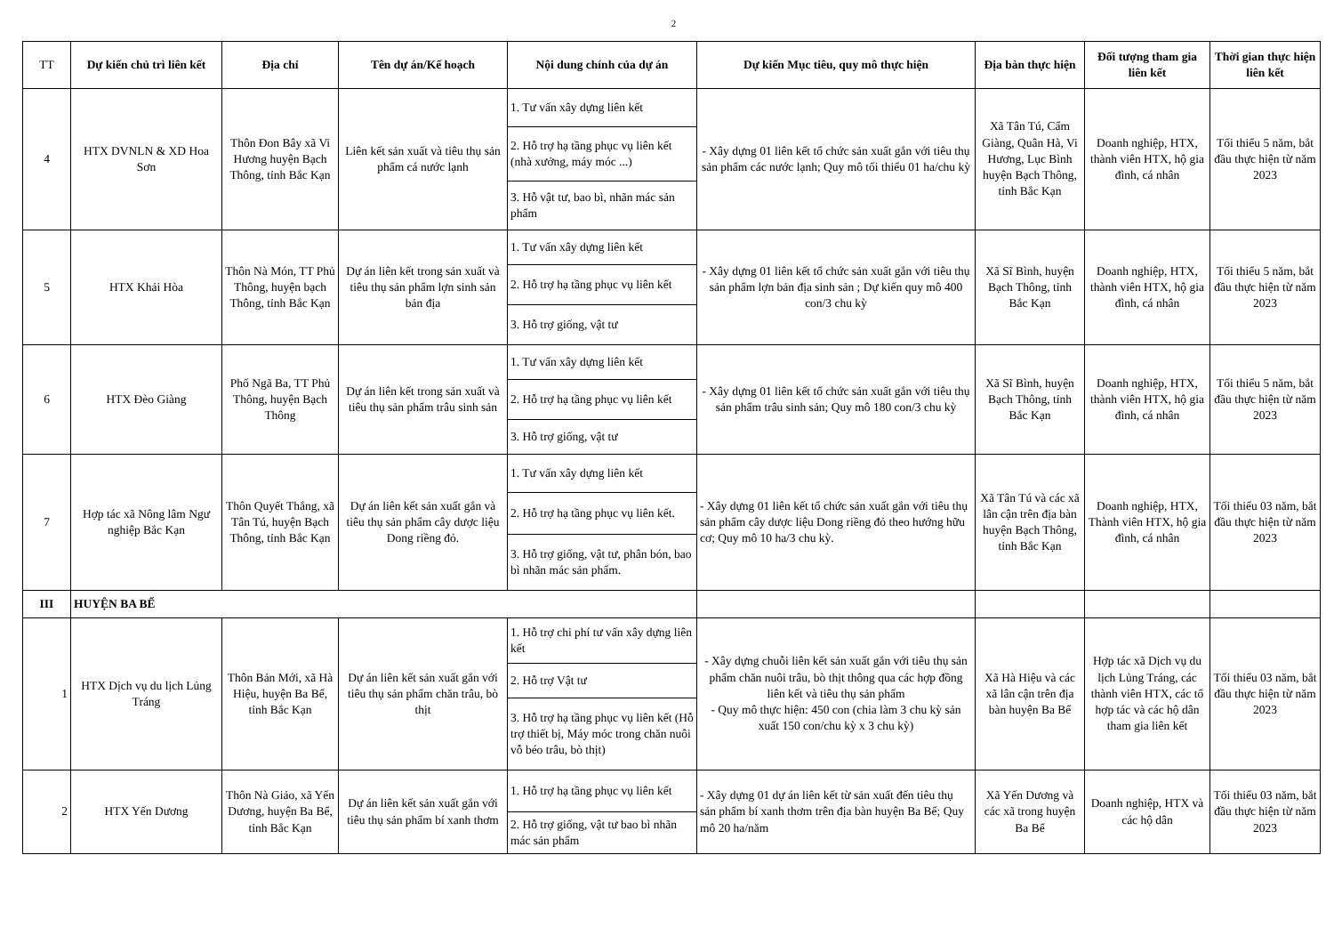2
| TT | Dự kiến chủ trì liên kết | Địa chỉ | Tên dự án/Kế hoạch | Nội dung chính của dự án | Dự kiến Mục tiêu, quy mô thực hiện | Địa bàn thực hiện | Đối tượng tham gia liên kết | Thời gian thực hiện liên kết |
| --- | --- | --- | --- | --- | --- | --- | --- | --- |
| 4 | HTX DVNLN & XD Hoa Sơn | Thôn Đon Bây xã Vi Hương huyện Bạch Thông, tỉnh Bắc Kạn | Liên kết sản xuất và tiêu thụ sản phẩm cá nước lạnh | 1. Tư vấn xây dựng liên kết | - Xây dựng 01 liên kết tổ chức sản xuất gắn với tiêu thụ sản phẩm các nước lạnh; Quy mô tối thiểu 01 ha/chu kỳ | Xã Tân Tú, Cẩm Giàng, Quân Hà, Vi Hương, Lục Bình huyện Bạch Thông, tỉnh Bắc Kạn | Doanh nghiệp, HTX, thành viên HTX, hộ gia đình, cá nhân | Tối thiểu 5 năm, bắt đầu thực hiện từ năm 2023 |
| | | | | 2. Hỗ trợ hạ tầng phục vụ liên kết (nhà xưởng, máy móc ...) | | | | |
| | | | | 3. Hỗ vật tư, bao bì, nhãn mác sản phẩm | | | | |
| 5 | HTX Khải Hòa | Thôn Nà Món, TT Phủ Thông, huyện bạch Thông, tỉnh Bắc Kạn | Dự án liên kết trong sản xuất và tiêu thụ sản phẩm lợn sinh sản bản địa | 1. Tư vấn xây dựng liên kết | - Xây dựng 01 liên kết tổ chức sản xuất gắn với tiêu thụ sản phẩm lợn bản địa sinh sản ; Dự kiến quy mô 400 con/3 chu kỳ | Xã Sĩ Bình, huyện Bạch Thông, tỉnh Bắc Kạn | Doanh nghiệp, HTX, thành viên HTX, hộ gia đình, cá nhân | Tối thiểu 5 năm, bắt đầu thực hiện từ năm 2023 |
| | | | | 2. Hỗ trợ hạ tầng phục vụ liên kết | | | | |
| | | | | 3. Hỗ trợ giống, vật tư | | | | |
| 6 | HTX Đèo Giàng | Phố Ngã Ba, TT Phủ Thông, huyện Bạch Thông | Dự án liên kết trong sản xuất và tiêu thụ sản phẩm trâu sinh sản | 1. Tư vấn xây dựng liên kết | - Xây dựng 01 liên kết tổ chức sản xuất gắn với tiêu thụ sản phẩm trâu sinh sản; Quy mô 180 con/3 chu kỳ | Xã Sĩ Bình, huyện Bạch Thông, tỉnh Bắc Kạn | Doanh nghiệp, HTX, thành viên HTX, hộ gia đình, cá nhân | Tối thiểu 5 năm, bắt đầu thực hiện từ năm 2023 |
| | | | | 2. Hỗ trợ hạ tầng phục vụ liên kết | | | | |
| | | | | 3. Hỗ trợ giống, vật tư | | | | |
| 7 | Hợp tác xã Nông lâm Ngư nghiệp Bắc Kạn | Thôn Quyết Thắng, xã Tân Tú, huyện Bạch Thông, tỉnh Bắc Kạn | Dự án liên kết sản xuất gắn và tiêu thụ sản phẩm cây dược liệu Dong riềng đỏ. | 1. Tư vấn xây dựng liên kết | - Xây dựng 01 liên kết tổ chức sản xuất gắn với tiêu thụ sản phẩm cây dược liệu Dong riềng đỏ theo hướng hữu cơ; Quy mô 10 ha/3 chu kỳ. | Xã Tân Tú và các xã lân cận trên địa bàn huyện Bạch Thông, tỉnh Bắc Kạn | Doanh nghiệp, HTX, Thành viên HTX, hộ gia đình, cá nhân | Tối thiểu 03 năm, bắt đầu thực hiện từ năm 2023 |
| | | | | 2. Hỗ trợ hạ tầng phục vụ liên kết. | | | | |
| | | | | 3. Hỗ trợ giống, vật tư, phân bón, bao bì nhãn mác sản phẩm. | | | | |
| III | HUYỆN BA BỂ | | | | | | | |
| 1 | HTX Dịch vụ du lịch Lủng Tráng | Thôn Bản Mới, xã Hà Hiệu, huyện Ba Bể, tỉnh Bắc Kạn | Dự án liên kết sản xuất gắn với tiêu thụ sản phẩm chăn trâu, bò thịt | 1. Hỗ trợ chi phí tư vấn xây dựng liên kết | - Xây dựng chuỗi liên kết sản xuất gắn với tiêu thụ sản phẩm chăn nuôi trâu, bò thịt thông qua các hợp đồng liên kết và tiêu thụ sản phẩm - Quy mô thực hiện: 450 con (chia làm 3 chu kỳ sản xuất 150 con/chu kỳ x 3 chu kỳ) | Xã Hà Hiệu và các xã lân cận trên địa bàn huyện Ba Bể | Hợp tác xã Dịch vụ du lịch Lủng Tráng, các thành viên HTX, các tổ hợp tác và các hộ dân tham gia liên kết | Tối thiểu 03 năm, bắt đầu thực hiện từ năm 2023 |
| | | | | 2. Hỗ trợ Vật tư | | | | |
| | | | | 3. Hỗ trợ hạ tầng phục vụ liên kết (Hỗ trợ thiết bị, Máy móc trong chăn nuôi vỗ béo trâu, bò thịt) | | | | |
| 2 | HTX Yến Dương | Thôn Nà Giảo, xã Yến Dương, huyện Ba Bể, tỉnh Bắc Kạn | Dự án liên kết sản xuất gắn với tiêu thụ sản phẩm bí xanh thơm | 1. Hỗ trợ hạ tầng phục vụ liên kết | - Xây dựng 01 dự án liên kết từ sản xuất đến tiêu thụ sản phẩm bí xanh thơm trên địa bàn huyện Ba Bể; Quy mô 20 ha/năm | Xã Yến Dương và các xã trong huyện Ba Bể | Doanh nghiệp, HTX và các hộ dân | Tối thiểu 03 năm, bắt đầu thực hiện từ năm 2023 |
| | | | | 2. Hỗ trợ giống, vật tư bao bì nhãn mác sản phẩm | | | | |